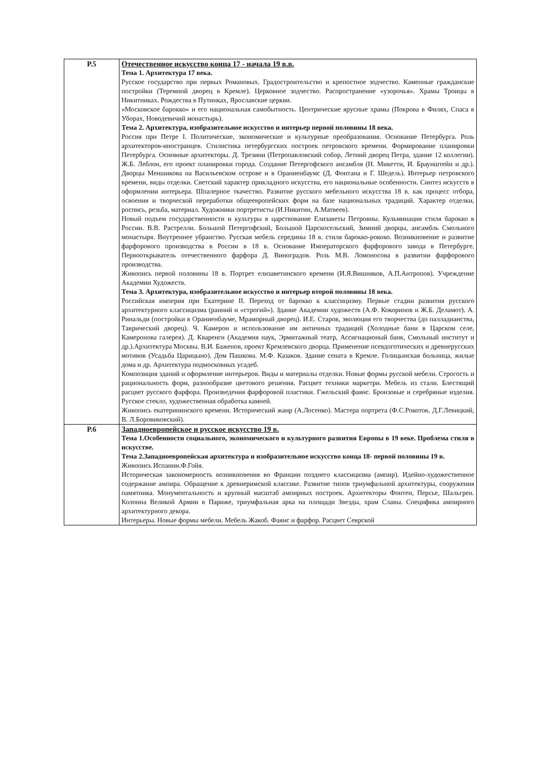| Р.5 | Отечественное искусство конца 17 - начала 19 в.в. Тема 1. Архитектура 17 века. Русское государство при первых Романовых. Градостроительство и крепостное зодчество. Каменные гражданские постройки (Теремной дворец в Кремле). Церковное зодчество. Распространение «узорочья». Храмы Троицы в Никитниках. Рождества в Путинках, Ярославские церкви. «Московское барокко» и его национальная самобытность. Центрические ярусные храмы (Покрова в Филях, Спаса в Уборах, Новодевичий монастырь). Тема 2. Архитектура, изобразительное искусство и интерьер первой половины 18 века. Россия при Петре I. Политические, экономические и культурные преобразования. Основание Петербурга. Роль архитекторов-иностранцев. Стилистика петербургских построек петровского времени. Формирование планировки Петербурга. Основные архитекторы. Д. Трезини (Петропавловский собор, Летний дворец Петра, здание 12 коллегии). Ж.Б. Леблон, его проект планировки города. Создание Петергофского ансамбля (Н. Микетти, И. Браунштейн и др.). Дворцы Меншикова на Васильевском острове и в Ораниенбаумс (Д. Фонтана и Г. Шедель). Интерьер петровского времени, виды отделки. Светский характер прикладного искусства, его национальные особенности. Синтез искусств в оформлении интерьера. Шпалерное ткачество. Развитие русского мебельного искусства 18 в. как процесс отбора, освоения и творческой переработки общеевропейских форм на базе национальных традиций. Характер отделки, роспись, резьба, материал. Художники портретисты (И.Никитин, А.Матвеев). Новый подъем государственности и культуры в царствование Елизаветы Петровны. Кульминация стиля барокко в России. В.В. Растрелли. Большой Петергофский, Большой Царскосельский, Зимний дворцы, ансамбль Смольного монастыря. Внутреннее убранство. Русская мебель середины 18 в. стиля барокко-рококо. Возникновение и развитие фарфорового производства в России в 18 в. Основание Императорского фарфорового завода в Петербурге. Первооткрыватель отечественного фарфора Д. Виноградов. Роль М.В. Ломоносова в развитии фарфорового производства. Живопись первой половины 18 в. Портрет елизаветинского времени (И.Я.Вишняков, А.П.Антропов). Учреждение Академии Художеств. Тема 3. Архитектура, изобразительное искусство и интерьер второй половины 18 века. Российская империя при Екатерине II. Переход от барокко к классицизму. Первые стадии развития русского архитектурного классицизма (ранний и «строгий»). Здание Академии художеств (А.Ф. Кокоринов и Ж.Б. Деламот). А. Ринальди (постройки в Ораниенбауме, Мраморный дворец). И.Е. Старов, эволюция его творчества (до палладианства, Таврический дворец). Ч. Камерон и использование им античных традиций (Холодные бани в Царском селе, Камеронова галерея). Д. Кваренги (Академия наук, Эрмитажный театр, Ассигнационый банк, Смольный институт и др.).Архитектура Москвы. В.И. Баженов, проект Кремлевского дворца. Применение псевдоготических и древнерусских мотивов (Усадьба Царицыно). Дом Пашкова. М.Ф. Казаков. Здание сената в Кремле. Голицынская больница, жилые дома и др. Архитектура подмосковных усадеб. Композиция зданий и оформление интерьеров. Виды и материалы отделки. Новые формы русской мебели. Строгость и рациональность форм, разнообразие цветового решения. Расцвет техники маркетри. Мебель из стали. Блестящий расцвет русского фарфора. Произведения фарфоровой пластики. Гжельский фаянс. Бронзовые и серебряные изделия. Русское стекло, художественная обработка камней. Живопись екатерининского времени. Исторический жанр (А.Лосенко). Мастера портрета (Ф.С.Рокотов, Д.Г.Левицкий, В. Л.Боровиковский). |
| Р.6 | Западноевропейское и русское искусство 19 в. Тема 1.Особенности социального, экономического и культурного развития Европы в 19 веке. Проблема стиля в искусстве. Тема 2.Западноевропейская архитектура и изобразительное искусство конца 18- первой половины 19 в. Живопись Испании.Ф.Гойя. Историческая закономерность возникновения во Франции позднего классицизма (ампир). Идейно-художественное содержание ампира. Обращение к древнеримской классике. Развитие типов триумфальной архитектуры, сооружения памятника. Монументальность и крупный масштаб ампирных построек. Архитекторы Фонтен, Персье, Шальгрен. Колонна Великой Армии в Париже, триумфальная арка на площади Звезды, храм Славы. Специфика ампирного архитектурного декора. Интерьеры. Новые формы мебели. Мебель Жакоб. Фаянс и фарфор. Расцвет Севрской |